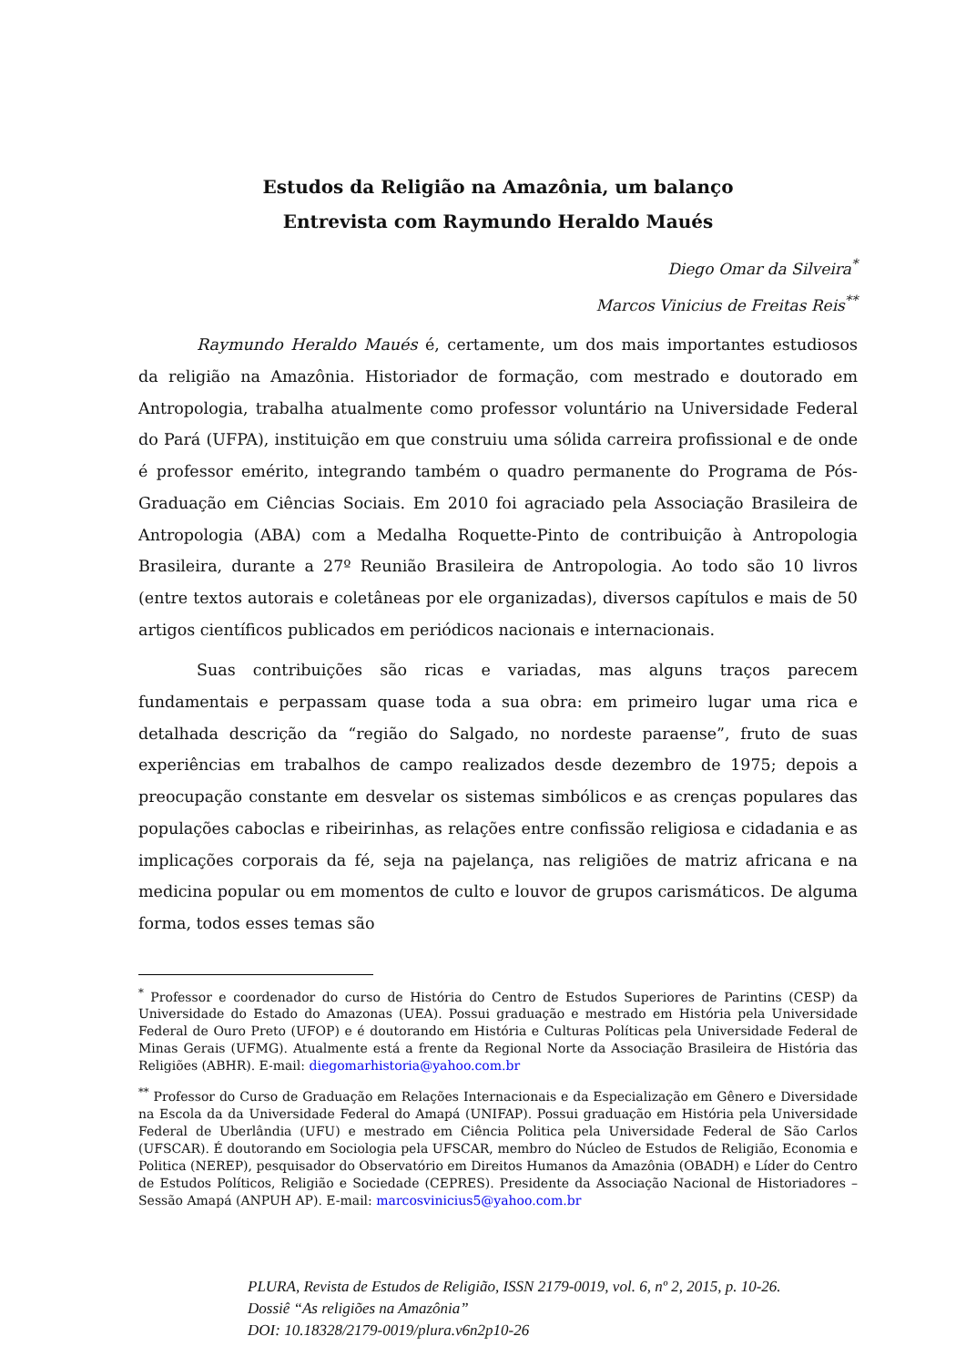Estudos da Religião na Amazônia, um balanço
Entrevista com Raymundo Heraldo Maués
Diego Omar da Silveira<sup>*</sup>
Marcos Vinicius de Freitas Reis<sup>**</sup>
Raymundo Heraldo Maués é, certamente, um dos mais importantes estudiosos da religião na Amazônia. Historiador de formação, com mestrado e doutorado em Antropologia, trabalha atualmente como professor voluntário na Universidade Federal do Pará (UFPA), instituição em que construiu uma sólida carreira profissional e de onde é professor emérito, integrando também o quadro permanente do Programa de Pós-Graduação em Ciências Sociais. Em 2010 foi agraciado pela Associação Brasileira de Antropologia (ABA) com a Medalha Roquette-Pinto de contribuição à Antropologia Brasileira, durante a 27º Reunião Brasileira de Antropologia. Ao todo são 10 livros (entre textos autorais e coletâneas por ele organizadas), diversos capítulos e mais de 50 artigos científicos publicados em periódicos nacionais e internacionais.
Suas contribuições são ricas e variadas, mas alguns traços parecem fundamentais e perpassam quase toda a sua obra: em primeiro lugar uma rica e detalhada descrição da “região do Salgado, no nordeste paraense”, fruto de suas experiências em trabalhos de campo realizados desde dezembro de 1975; depois a preocupação constante em desvelar os sistemas simbólicos e as crenças populares das populações caboclas e ribeirinhas, as relações entre confissão religiosa e cidadania e as implicações corporais da fé, seja na pajelança, nas religiões de matriz africana e na medicina popular ou em momentos de culto e louvor de grupos carismáticos. De alguma forma, todos esses temas são
<sup>*</sup> Professor e coordenador do curso de História do Centro de Estudos Superiores de Parintins (CESP) da Universidade do Estado do Amazonas (UEA). Possui graduação e mestrado em História pela Universidade Federal de Ouro Preto (UFOP) e é doutorando em História e Culturas Políticas pela Universidade Federal de Minas Gerais (UFMG). Atualmente está a frente da Regional Norte da Associação Brasileira de História das Religiões (ABHR). E-mail: diegomarhistoria@yahoo.com.br
<sup>**</sup> Professor do Curso de Graduação em Relações Internacionais e da Especialização em Gênero e Diversidade na Escola da da Universidade Federal do Amapá (UNIFAP). Possui graduação em História pela Universidade Federal de Uberlândia (UFU) e mestrado em Ciência Politica pela Universidade Federal de São Carlos (UFSCAR). É doutorando em Sociologia pela UFSCAR, membro do Núcleo de Estudos de Religião, Economia e Politica (NEREP), pesquisador do Observatório em Direitos Humanos da Amazônia (OBADH) e Líder do Centro de Estudos Políticos, Religião e Sociedade (CEPRES). Presidente da Associação Nacional de Historiadores – Sessão Amapá (ANPUH AP). E-mail: marcosvinicius5@yahoo.com.br
PLURA, Revista de Estudos de Religião, ISSN 2179-0019, vol. 6, nº 2, 2015, p. 10-26.
Dossiê “As religiões na Amazônia”
DOI: 10.18328/2179-0019/plura.v6n2p10-26